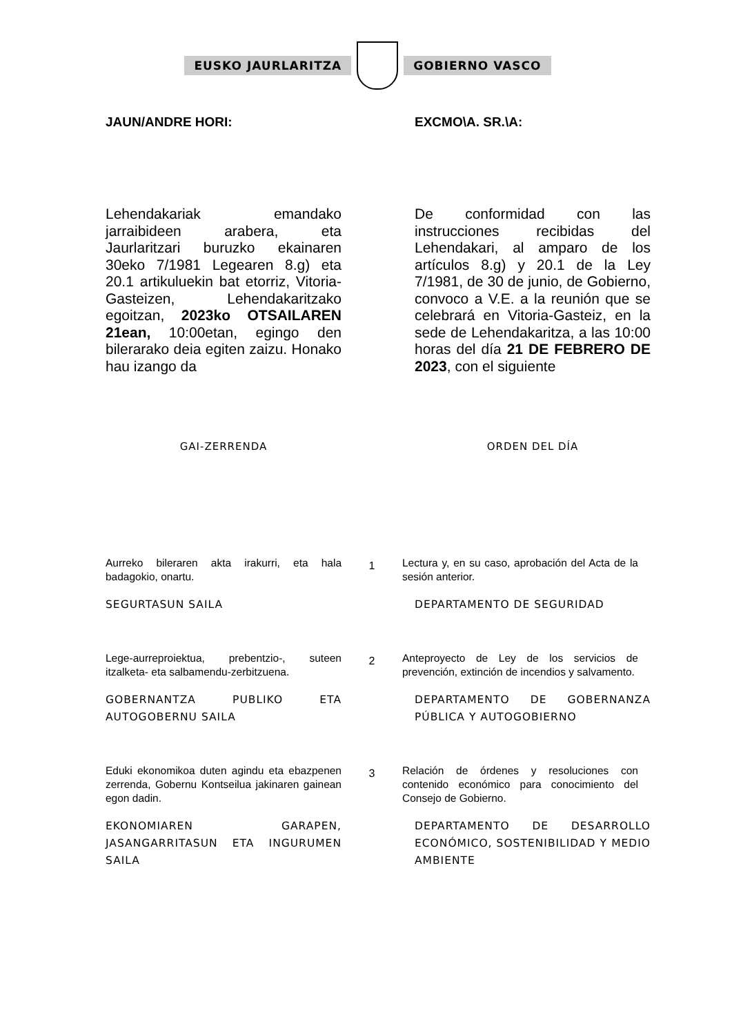EUSKO JAURLARITZA GOBIERNO VASCO
JAUN/ANDRE HORI: EXCMO\A. SR.\A:
Lehendakariak emandako jarraibideen arabera, eta Jaurlaritzari buruzko ekainaren 30eko 7/1981 Legearen 8.g) eta 20.1 artikuluekin bat etorriz, Vitoria-Gasteizen, Lehendakaritzako egoitzan, 2023ko OTSAILAREN 21ean, 10:00etan, egingo den bilerarako deia egiten zaizu. Honako hau izango da
De conformidad con las instrucciones recibidas del Lehendakari, al amparo de los artículos 8.g) y 20.1 de la Ley 7/1981, de 30 de junio, de Gobierno, convoco a V.E. a la reunión que se celebrará en Vitoria-Gasteiz, en la sede de Lehendakaritza, a las 10:00 horas del día 21 DE FEBRERO DE 2023, con el siguiente
GAI-ZERRENDA ORDEN DEL DÍA
Aurreko bileraren akta irakurri, eta hala badagokio, onartu.
1
Lectura y, en su caso, aprobación del Acta de la sesión anterior.
SEGURTASUN SAILA DEPARTAMENTO DE SEGURIDAD
Lege-aurreproiektua, prebentzio-, suteen itzalketa- eta salbamendu-zerbitzuena.
2
Anteproyecto de Ley de los servicios de prevención, extinción de incendios y salvamento.
GOBERNANTZA PUBLIKO ETA AUTOGOBERNU SAILA
DEPARTAMENTO DE GOBERNANZA PÚBLICA Y AUTOGOBIERNO
Eduki ekonomikoa duten agindu eta ebazpenen zerrenda, Gobernu Kontseilua jakinaren gainean egon dadin.
3
Relación de órdenes y resoluciones con contenido económico para conocimiento del Consejo de Gobierno.
EKONOMIAREN GARAPEN, JASANGARRITASUN ETA INGURUMEN SAILA
DEPARTAMENTO DE DESARROLLO ECONÓMICO, SOSTENIBILIDAD Y MEDIO AMBIENTE